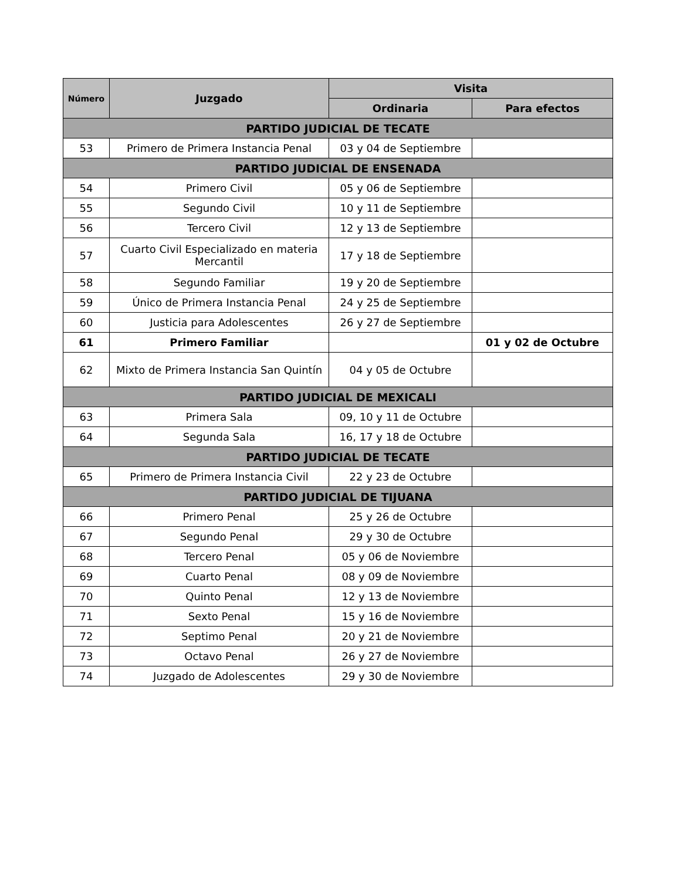| Número | Juzgado | Visita | |
| --- | --- | --- | --- |
| | | Ordinaria | Para efectos |
| PARTIDO JUDICIAL DE TECATE | | | |
| 53 | Primero de Primera Instancia Penal | 03 y 04 de Septiembre | |
| PARTIDO JUDICIAL DE ENSENADA | | | |
| 54 | Primero Civil | 05 y 06 de Septiembre | |
| 55 | Segundo Civil | 10 y 11 de Septiembre | |
| 56 | Tercero Civil | 12 y 13 de Septiembre | |
| 57 | Cuarto Civil Especializado en materia Mercantil | 17 y 18 de Septiembre | |
| 58 | Segundo Familiar | 19 y 20 de Septiembre | |
| 59 | Único de Primera Instancia Penal | 24 y 25 de Septiembre | |
| 60 | Justicia para Adolescentes | 26 y 27 de Septiembre | |
| 61 | Primero Familiar | | 01 y 02 de Octubre |
| 62 | Mixto de Primera Instancia San Quintín | 04 y 05 de Octubre | |
| PARTIDO JUDICIAL DE MEXICALI | | | |
| 63 | Primera Sala | 09, 10 y 11 de Octubre | |
| 64 | Segunda Sala | 16, 17 y 18 de Octubre | |
| PARTIDO JUDICIAL DE TECATE | | | |
| 65 | Primero de Primera Instancia Civil | 22 y 23 de Octubre | |
| PARTIDO JUDICIAL DE TIJUANA | | | |
| 66 | Primero Penal | 25 y 26 de Octubre | |
| 67 | Segundo Penal | 29 y 30 de Octubre | |
| 68 | Tercero Penal | 05 y 06 de Noviembre | |
| 69 | Cuarto Penal | 08 y 09 de Noviembre | |
| 70 | Quinto Penal | 12 y 13 de Noviembre | |
| 71 | Sexto Penal | 15 y 16 de Noviembre | |
| 72 | Septimo Penal | 20 y 21 de Noviembre | |
| 73 | Octavo Penal | 26 y 27 de Noviembre | |
| 74 | Juzgado de Adolescentes | 29 y 30 de Noviembre | |